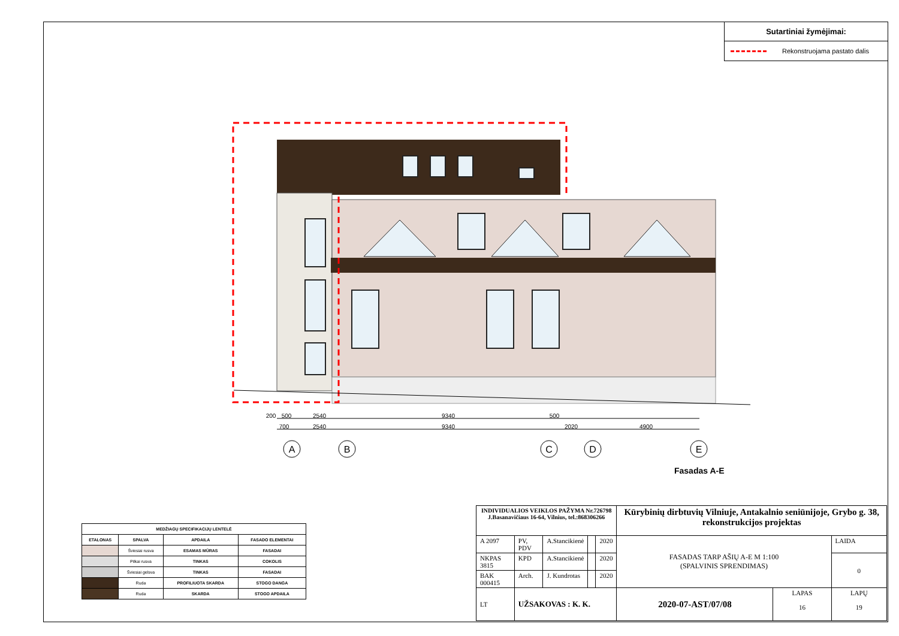Sutartiniai žymėjimai:
Rekonstruojama pastato dalis
200
500
2540
9340
500
700
2540
9340
2020
4900
A
B
C
D
E
Fasadas A-E
| MEDŽIAGŲ SPECIFIKACIJŲ LENTELĖ | | | |
| --- | --- | --- | --- |
| ETALONAS | SPALVA | APDAILA | FASADO ELEMENTAI |
| | Šviesiai rusva | ESAMAS MŪRAS | FASADAI |
| | Pilkai rusva | TINKAS | COKOLIS |
| | Šviesiai gelsva | TINKAS | FASADAI |
| | Ruda | PROFILIUOTA SKARDA | STOGO DANGA |
| | Ruda | SKARDA | STOGO APDAILA |
| INDIVIDUALIOS VEIKLOS PAŽYMA Nr.726798 J.Basanavičiaus 16-64, Vilnius, tel.:868306266 | | | | | Kūrybinių dirbtuvių Vilniuje, Antakalnio seniūnijoje, Grybo g. 38, rekonstrukcijos projektas | | |
| A 2097 | PV, PDV | A.Stancikienė | | 2020 | FASADAS TARP AŠIŲ A-E M 1:100 (SPALVINIS SPRENDIMAS) | | LAIDA |
| NKPAS 3815 | KPD | A.Stancikienė | | 2020 | | | 0 |
| BAK 000415 | Arch. | J. Kundrotas | | 2020 | | | |
| LT | UŽSAKOVAS : K. K. | | | | 2020-07-AST/07/08 | LAPAS 16 | LAPŲ 19 |